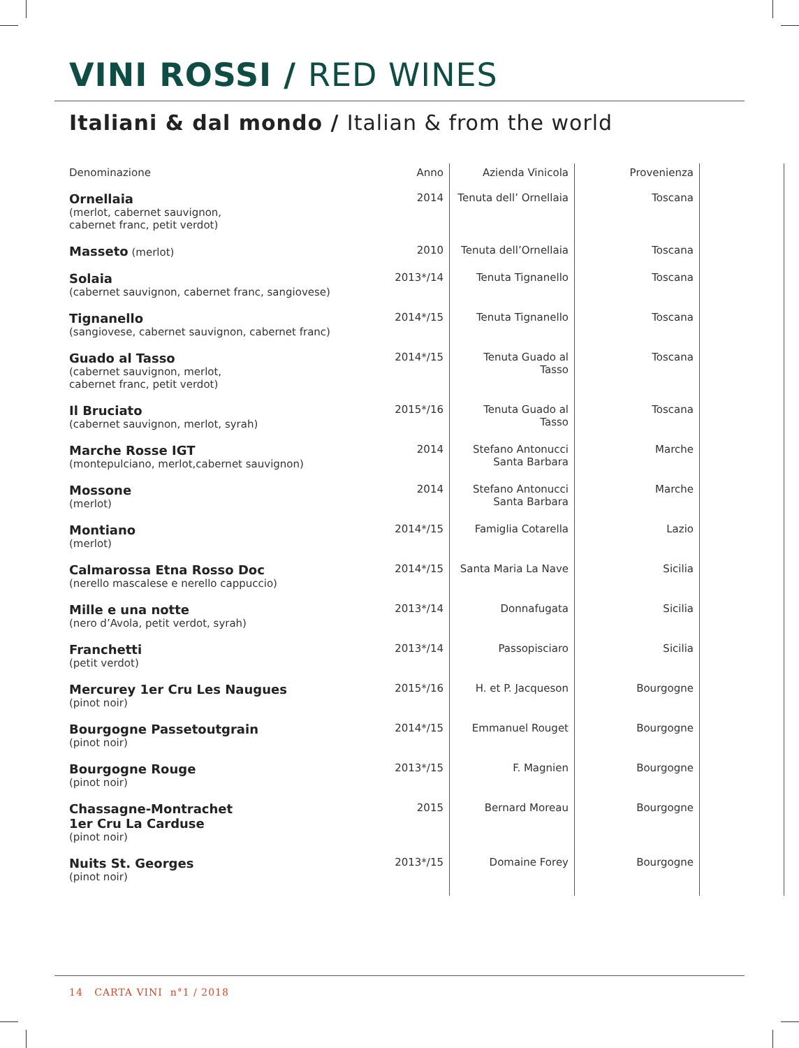VINI ROSSI / RED WINES
Italiani & dal mondo / Italian & from the world
| Denominazione | Anno | Azienda Vinicola | Provenienza | |
| --- | --- | --- | --- | --- |
| Ornellaia (merlot, cabernet sauvignon, cabernet franc, petit verdot) | 2014 | Tenuta dell’ Ornellaia | Toscana | |
| Masseto (merlot) | 2010 | Tenuta dell’Ornellaia | Toscana | |
| Solaia (cabernet sauvignon, cabernet franc, sangiovese) | 2013*/14 | Tenuta Tignanello | Toscana | |
| Tignanello (sangiovese, cabernet sauvignon, cabernet franc) | 2014*/15 | Tenuta Tignanello | Toscana | |
| Guado al Tasso (cabernet sauvignon, merlot, cabernet franc, petit verdot) | 2014*/15 | Tenuta Guado al Tasso | Toscana | |
| Il Bruciato (cabernet sauvignon, merlot, syrah) | 2015*/16 | Tenuta Guado al Tasso | Toscana | |
| Marche Rosse IGT (montepulciano, merlot,cabernet sauvignon) | 2014 | Stefano Antonucci Santa Barbara | Marche | |
| Mossone (merlot) | 2014 | Stefano Antonucci Santa Barbara | Marche | |
| Montiano (merlot) | 2014*/15 | Famiglia Cotarella | Lazio | |
| Calmarossa Etna Rosso Doc (nerello mascalese e nerello cappuccio) | 2014*/15 | Santa Maria La Nave | Sicilia | |
| Mille e una notte (nero d’Avola, petit verdot, syrah) | 2013*/14 | Donnafugata | Sicilia | |
| Franchetti (petit verdot) | 2013*/14 | Passopisciaro | Sicilia | |
| Mercurey 1er Cru Les Naugues (pinot noir) | 2015*/16 | H. et P. Jacqueson | Bourgogne | |
| Bourgogne Passetoutgrain (pinot noir) | 2014*/15 | Emmanuel Rouget | Bourgogne | |
| Bourgogne Rouge (pinot noir) | 2013*/15 | F. Magnien | Bourgogne | |
| Chassagne-Montrachet 1er Cru La Carduse (pinot noir) | 2015 | Bernard Moreau | Bourgogne | |
| Nuits St. Georges (pinot noir) | 2013*/15 | Domaine Forey | Bourgogne | |
14 CARTA VINI n°1 / 2018